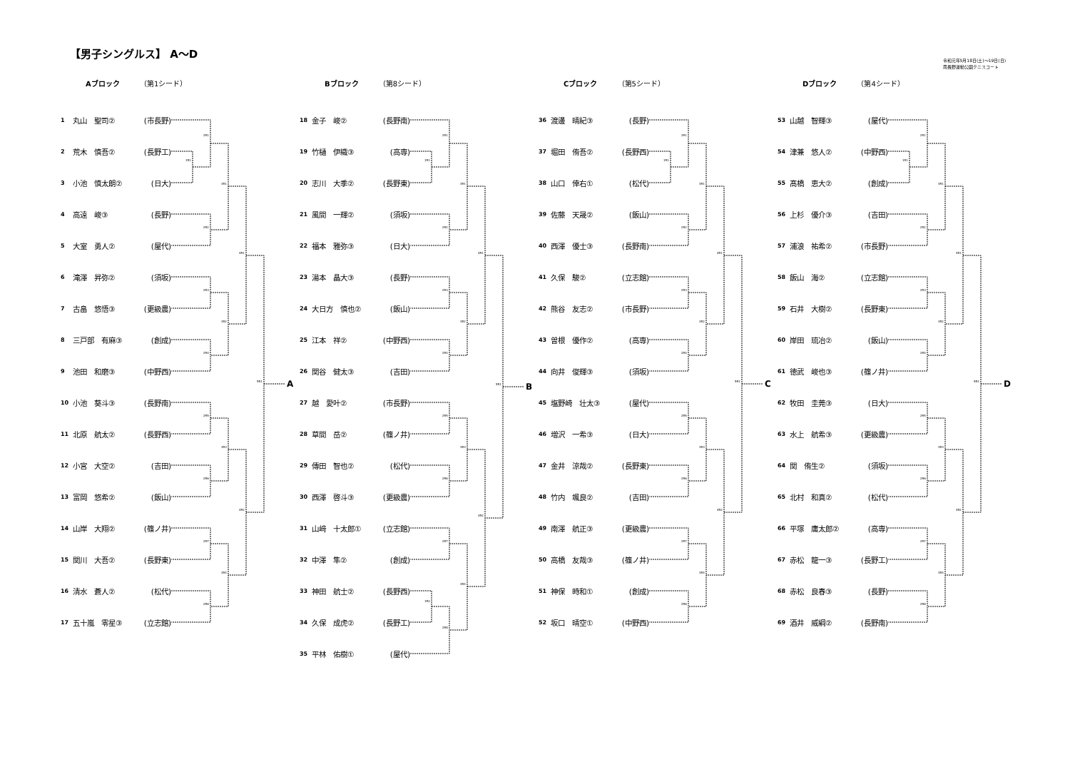【男子シングルス】 A～D
令和元年5月18日(土)～19日(日)
南長野運動公園テニスコート
Aブロック （第1シード）
| 1 | 丸山 聖司② | (市長野) |
| 2 | 荒木 慎吾② | (長野工) |
| 3 | 小池 慎太朗② | (日大) |
| 4 | 高遠 峻③ | (長野) |
| 5 | 大室 勇人② | (屋代) |
| 6 | 滝澤 昇弥② | (須坂) |
| 7 | 古畠 悠悟③ | (更級農) |
| 8 | 三戸部 有麻③ | (創成) |
| 9 | 池田 和磨③ | (中野西) |
| 10 | 小池 葵斗③ | (長野南) |
| 11 | 北原 航太② | (長野西) |
| 12 | 小宮 大空② | (吉田) |
| 13 | 富岡 悠希② | (飯山) |
| 14 | 山岸 大翔② | (篠ノ井) |
| 15 | 関川 大吾② | (長野東) |
| 16 | 清水 蒼人② | (松代) |
| 17 | 五十嵐 零星③ | (立志館) |
1R1
2R1
2R2
2R3
2R4
2R5
2R6
2R7
2R8
3R1
3R2
3R3
3R4
4R1
4R2
5R1
A
Bブロック （第8シード）
| 18 | 金子 峻② | (長野南) |
| 19 | 竹樋 伊織③ | (高専) |
| 20 | 志川 大季② | (長野東) |
| 21 | 風間 一輝② | (須坂) |
| 22 | 福本 雅弥③ | (日大) |
| 23 | 湯本 晶大③ | (長野) |
| 24 | 大日方 慎也② | (飯山) |
| 25 | 江本 祥② | (中野西) |
| 26 | 関谷 健太③ | (吉田) |
| 27 | 越 愛叶② | (市長野) |
| 28 | 草間 岳② | (篠ノ井) |
| 29 | 傳田 智也② | (松代) |
| 30 | 西澤 啓斗③ | (更級農) |
| 31 | 山﨑 十太郎① | (立志館) |
| 32 | 中澤 隼② | (創成) |
| 33 | 神田 航士② | (長野西) |
| 34 | 久保 成虎② | (長野工) |
| 35 | 平林 佑樹① | (屋代) |
1R1
1R2
2R1
2R2
2R3
2R4
2R5
2R6
2R7
2R8
3R1
3R2
3R3
3R4
4R1
4R2
5R1
B
Cブロック （第5シード）
| 36 | 渡邊 晴紀③ | (長野) |
| 37 | 堀田 侑吾② | (長野西) |
| 38 | 山口 倖右① | (松代) |
| 39 | 佐藤 天晟② | (飯山) |
| 40 | 西澤 優士③ | (長野南) |
| 41 | 久保 駿② | (立志館) |
| 42 | 熊谷 友志② | (市長野) |
| 43 | 曽根 優作② | (高専) |
| 44 | 向井 俊輝③ | (須坂) |
| 45 | 塩野崎 壮太③ | (屋代) |
| 46 | 増沢 一希③ | (日大) |
| 47 | 金井 涼哉② | (長野東) |
| 48 | 竹内 颯良② | (吉田) |
| 49 | 南澤 航正③ | (更級農) |
| 50 | 高橋 友哉③ | (篠ノ井) |
| 51 | 神保 時和① | (創成) |
| 52 | 坂口 晴空① | (中野西) |
1R1
2R1
2R2
2R3
2R4
2R5
2R6
2R7
2R8
3R1
3R2
3R3
3R4
4R1
4R2
5R1
C
Dブロック （第4シード）
| 53 | 山越 智輝③ | (屋代) |
| 54 | 津兼 悠人② | (中野西) |
| 55 | 髙橋 恵大② | (創成) |
| 56 | 上杉 優介③ | (吉田) |
| 57 | 浦浪 祐希② | (市長野) |
| 58 | 飯山 海② | (立志館) |
| 59 | 石井 大樹② | (長野東) |
| 60 | 岸田 琉冶② | (飯山) |
| 61 | 徳武 峻也③ | (篠ノ井) |
| 62 | 牧田 圭莞③ | (日大) |
| 63 | 水上 航希③ | (更級農) |
| 64 | 関 侑生② | (須坂) |
| 65 | 北村 和真② | (松代) |
| 66 | 平塚 庸太郎② | (高専) |
| 67 | 赤松 龍一③ | (長野工) |
| 68 | 赤松 良春③ | (長野) |
| 69 | 酒井 威綱② | (長野南) |
1R1
2R1
2R2
2R3
2R4
2R5
2R6
2R7
2R8
3R1
3R2
3R3
3R4
4R1
4R2
5R1
D